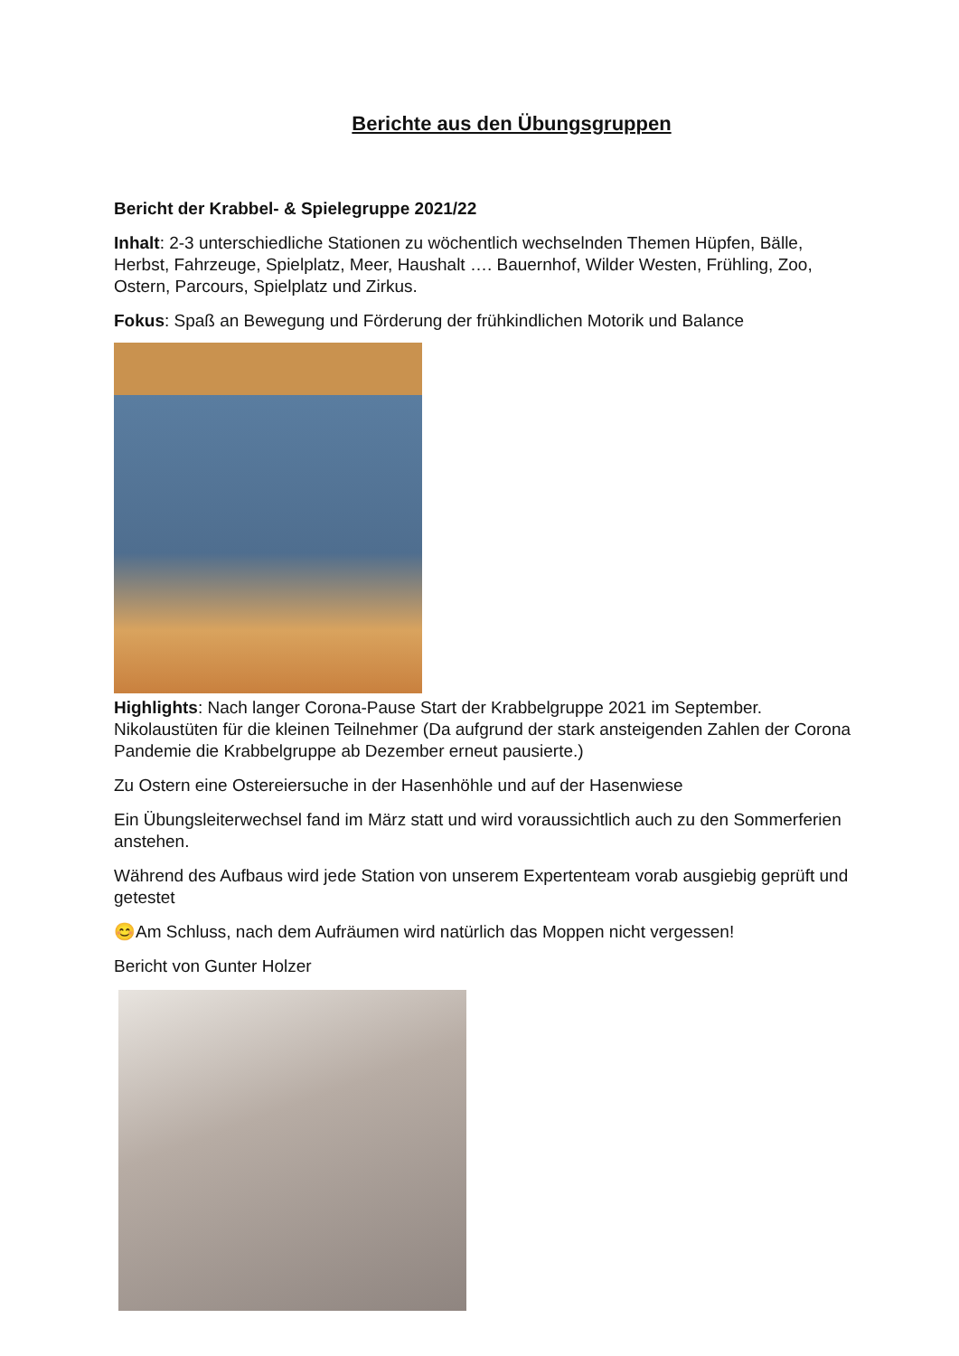Berichte aus den Übungsgruppen
Bericht der Krabbel- & Spielegruppe 2021/22
Inhalt: 2-3 unterschiedliche Stationen zu wöchentlich wechselnden Themen Hüpfen, Bälle, Herbst, Fahrzeuge, Spielplatz, Meer, Haushalt …. Bauernhof, Wilder Westen, Frühling, Zoo, Ostern, Parcours, Spielplatz und Zirkus.
Fokus: Spaß an Bewegung und Förderung der frühkindlichen Motorik und Balance
Highlights: Nach langer Corona-Pause Start der Krabbelgruppe 2021 im September. Nikolaustüten für die kleinen Teilnehmer (Da aufgrund der stark ansteigenden Zahlen der Corona Pandemie die Krabbelgruppe ab Dezember erneut pausierte.)
Zu Ostern eine Ostereiersuche in der Hasenhöhle und auf der Hasenwiese
Ein Übungsleiterwechsel fand im März statt und wird voraussichtlich auch zu den Sommerferien anstehen.
Während des Aufbaus wird jede Station von unserem Expertenteam vorab ausgiebig geprüft und getestet
😊Am Schluss, nach dem Aufräumen wird natürlich das Moppen nicht vergessen!
Bericht von Gunter Holzer